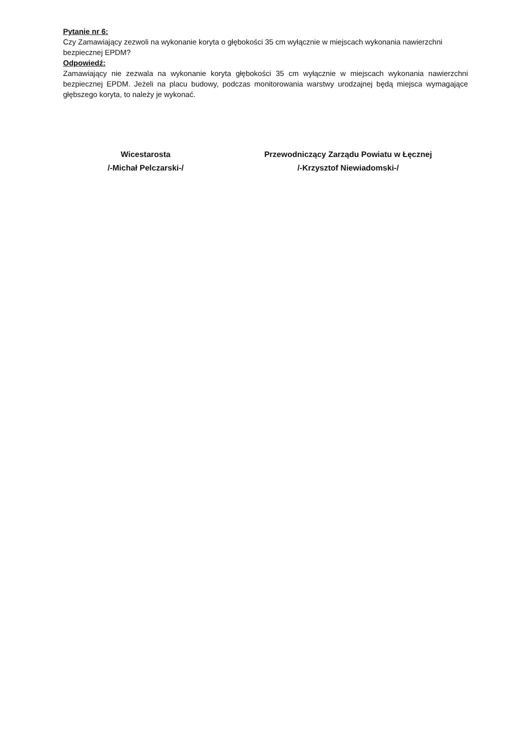Pytanie nr 6:
Czy Zamawiający zezwoli na wykonanie koryta o głębokości 35 cm wyłącznie w miejscach wykonania nawierzchni bezpiecznej EPDM?
Odpowiedź:
Zamawiający nie zezwala na wykonanie koryta głębokości 35 cm wyłącznie w miejscach wykonania nawierzchni bezpiecznej EPDM. Jeżeli na placu budowy, podczas monitorowania warstwy urodzajnej będą miejsca wymagające głębszego koryta, to należy je wykonać.
Wicestarosta
/-Michał Pelczarski-/
Przewodniczący Zarządu Powiatu w Łęcznej
/-Krzysztof Niewiadomski-/